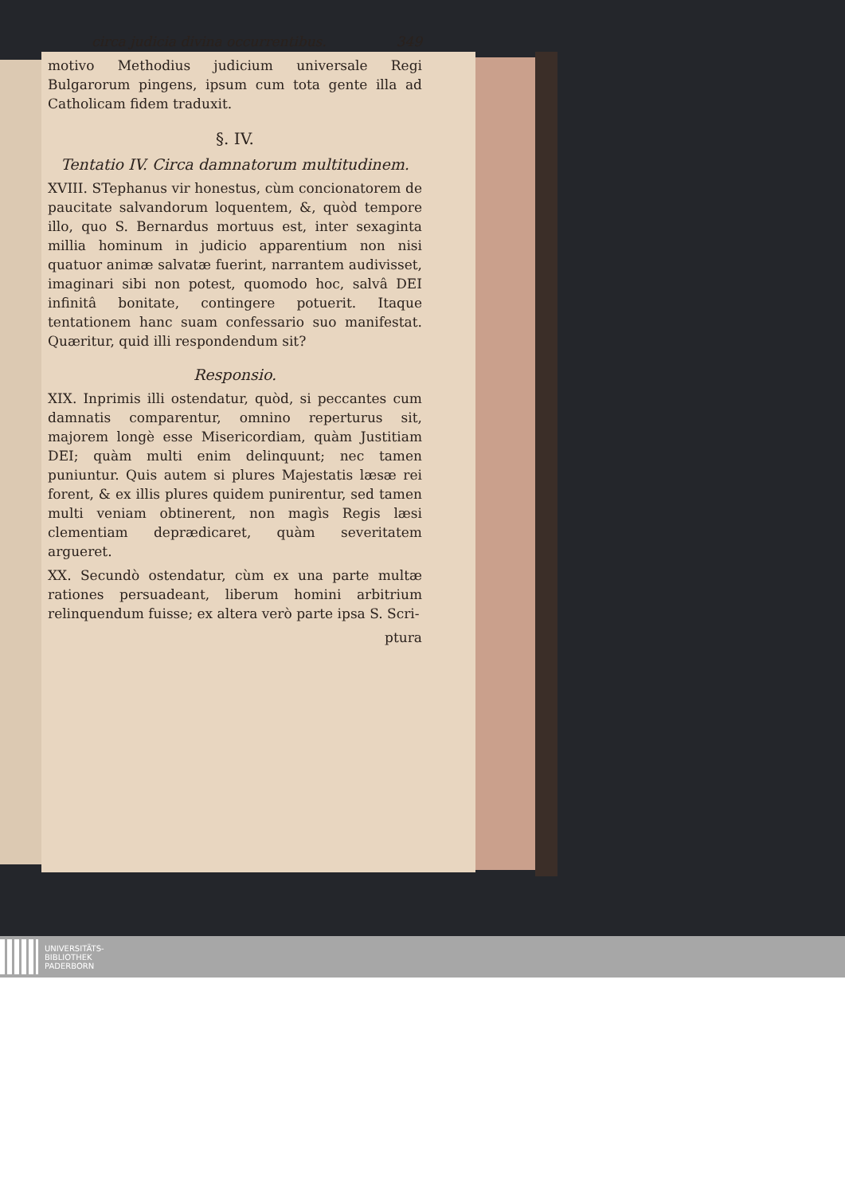circa judicia divina occurrentibus. 349
motivo Methodius judicium universale Regi Bulgarorum pingens, ipsum cum tota gente illa ad Catholicam fidem traduxit.
§. IV.
Tentatio IV. Circa damnatorum multitudinem.
XVIII. STephanus vir honestus, cùm concionatorem de paucitate salvandorum loquentem, &, quòd tempore illo, quo S. Bernardus mortuus est, inter sexaginta millia hominum in judicio apparentium non nisi quatuor animæ salvatæ fuerint, narrantem audivisset, imaginari sibi non potest, quomodo hoc, salvâ DEI infinitâ bonitate, contingere potuerit. Itaque tentationem hanc suam confessario suo manifestat. Quæritur, quid illi respondendum sit?
Responsio.
XIX. Inprimis illi ostendatur, quòd, si peccantes cum damnatis comparentur, omnino reperturus sit, majorem longè esse Misericordiam, quàm Justitiam DEI; quàm multi enim delinquunt; nec tamen puniuntur. Quis autem si plures Majestatis læsæ rei forent, & ex illis plures quidem punirentur, sed tamen multi veniam obtinerent, non magìs Regis læsi clementiam deprædicaret, quàm severitatem argueret.
XX. Secundò ostendatur, cùm ex una parte multæ rationes persuadeant, liberum homini arbitrium relinquendum fuisse; ex altera verò parte ipsa S. Scri-
ptura
UNIVERSITÄTS-
BIBLIOTHEK
PADERBORN